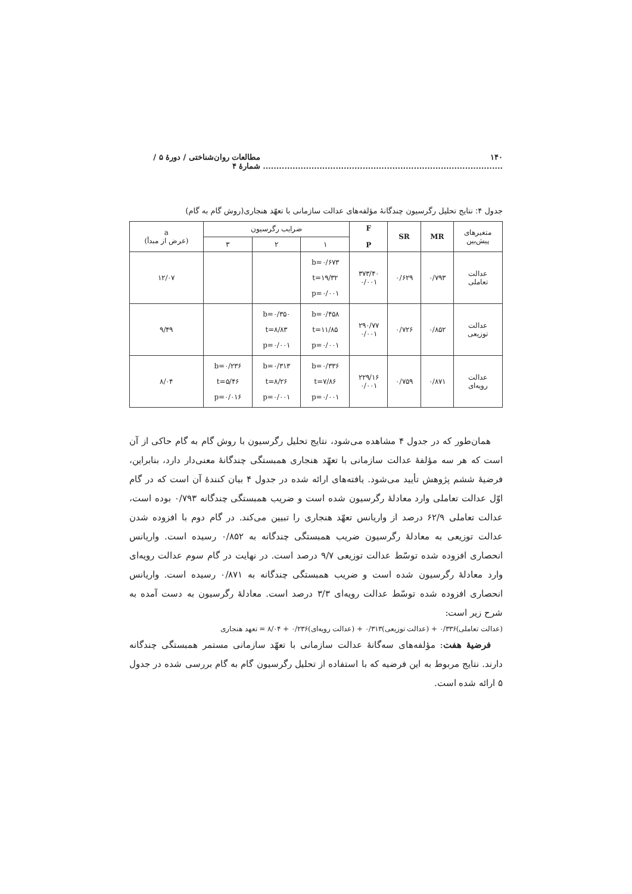۱۴۰ ......................................................................................... مطالعات روان‌شناختی / دورهٔ ۵ / شمارهٔ ۴
جدول ۴: نتایج تحلیل رگرسیون چندگانهٔ مؤلفه‌های عدالت سازمانی با تعهّد هنجاری(روش گام به گام)
| متغیرهای پیش‌بین | MR | SR | F P | ضرایب رگرسیون | | | a (عرض از مبدأ) |
| --- | --- | --- | --- | --- | --- | --- | --- |
| | | | | ۱ | ۲ | ۳ | |
| عدالت تعاملی | ۰/۷۹۳ | ۰/۶۲۹ | ۳۷۳/۴۰ ۰/۰۰۱ | b=۰/۶۷۳ t=۱۹/۳۲ p=۰/۰۰۱ | | | ۱۲/۰۷ |
| عدالت توزیعی | ۰/۸۵۲ | ۰/۷۲۶ | ۲۹۰/۷۷ ۰/۰۰۱ | b=۰/۴۵۸ t=۱۱/۸۵ p=۰/۰۰۱ | b=۰/۳۵۰ t=۸/۸۳ p=۰/۰۰۱ | | ۹/۴۹ |
| عدالت رویه‌ای | ۰/۸۷۱ | ۰/۷۵۹ | ۲۲۹/۱۶ ۰/۰۰۱ | b=۰/۳۳۶ t=۷/۸۶ p=۰/۰۰۱ | b=۰/۳۱۳ t=۸/۲۶ p=۰/۰۰۱ | b=۰/۲۳۶ t=۵/۴۶ p=۰/۰۱۶ | ۸/۰۴ |
همان‌طور که در جدول ۴ مشاهده می‌شود، نتایج تحلیل رگرسیون با روش گام به گام حاکی از آن است که هر سه مؤلفهٔ عدالت سازمانی با تعهّد هنجاری همبستگی چندگانهٔ معنی‌دار دارد، بنابراین، فرضیهٔ ششم پژوهش تأیید می‌شود. یافته‌های ارائه شده در جدول ۴ بیان کنندهٔ آن است که در گام اوّل عدالت تعاملی وارد معادلهٔ رگرسیون شده است و ضریب همبستگی چندگانه ۰/۷۹۳ بوده است، عدالت تعاملی ۶۲/۹ درصد از واریانس تعهّد هنجاری را تبیین می‌کند. در گام دوم با افزوده شدن عدالت توزیعی به معادلهٔ رگرسیون ضریب همبستگی چندگانه به ۰/۸۵۲ رسیده است. واریانس انحصاری افزوده شده توسّط عدالت توزیعی ۹/۷ درصد است. در نهایت در گام سوم عدالت رویه‌ای وارد معادلهٔ رگرسیون شده است و ضریب همبستگی چندگانه به ۰/۸۷۱ رسیده است. واریانس انحصاری افزوده شده توسّط عدالت رویه‌ای ۳/۳ درصد است. معادلهٔ رگرسیون به دست آمده به شرح زیر است:
(عدالت تعاملی)۰/۳۳۶ + (عدالت توزیعی)۰/۳۱۳ + (عدالت رویه‌ای)۰/۲۳۶ + ۸/۰۴ = تعهد هنجاری
فرضیهٔ هفت: مؤلفه‌های سه‌گانهٔ عدالت سازمانی با تعهّد سازمانی مستمر همبستگی چندگانه دارند. نتایج مربوط به این فرضیه که با استفاده از تحلیل رگرسیون گام به گام بررسی شده در جدول ۵ ارائه شده است.